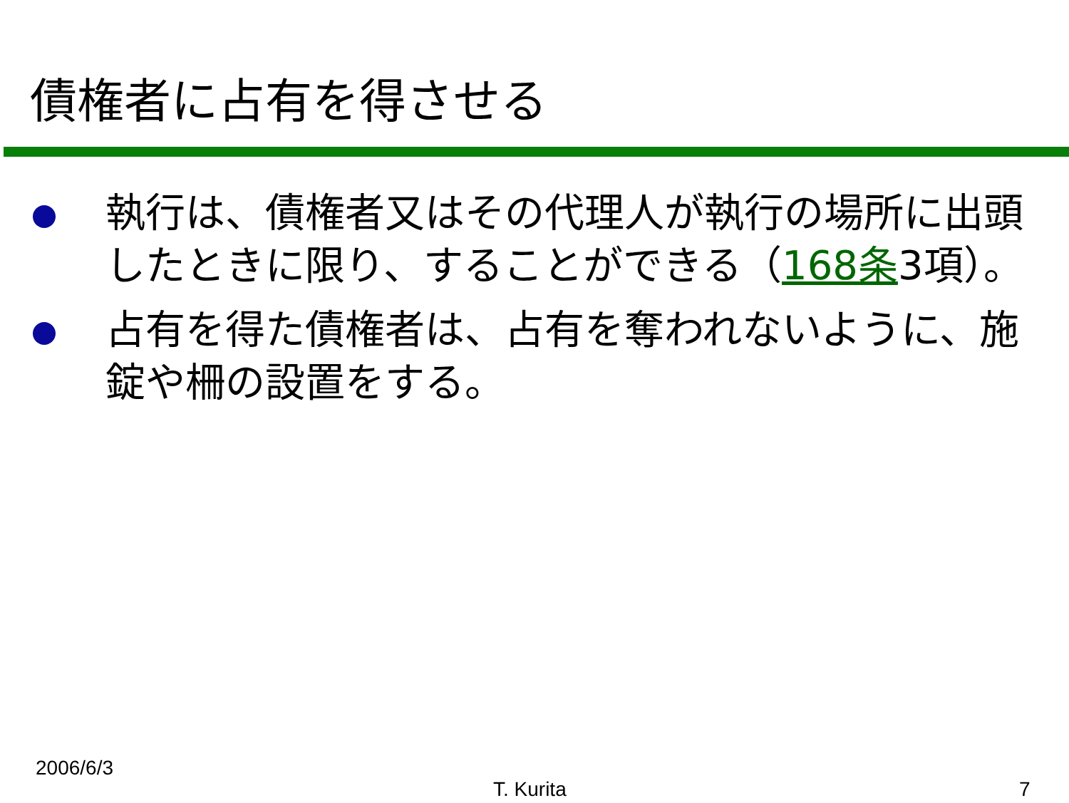債権者に占有を得させる
執行は、債権者又はその代理人が執行の場所に出頭したときに限り、することができる（168条3項）。
占有を得た債権者は、占有を奪われないように、施錠や柵の設置をする。
2006/6/3
T. Kurita 7